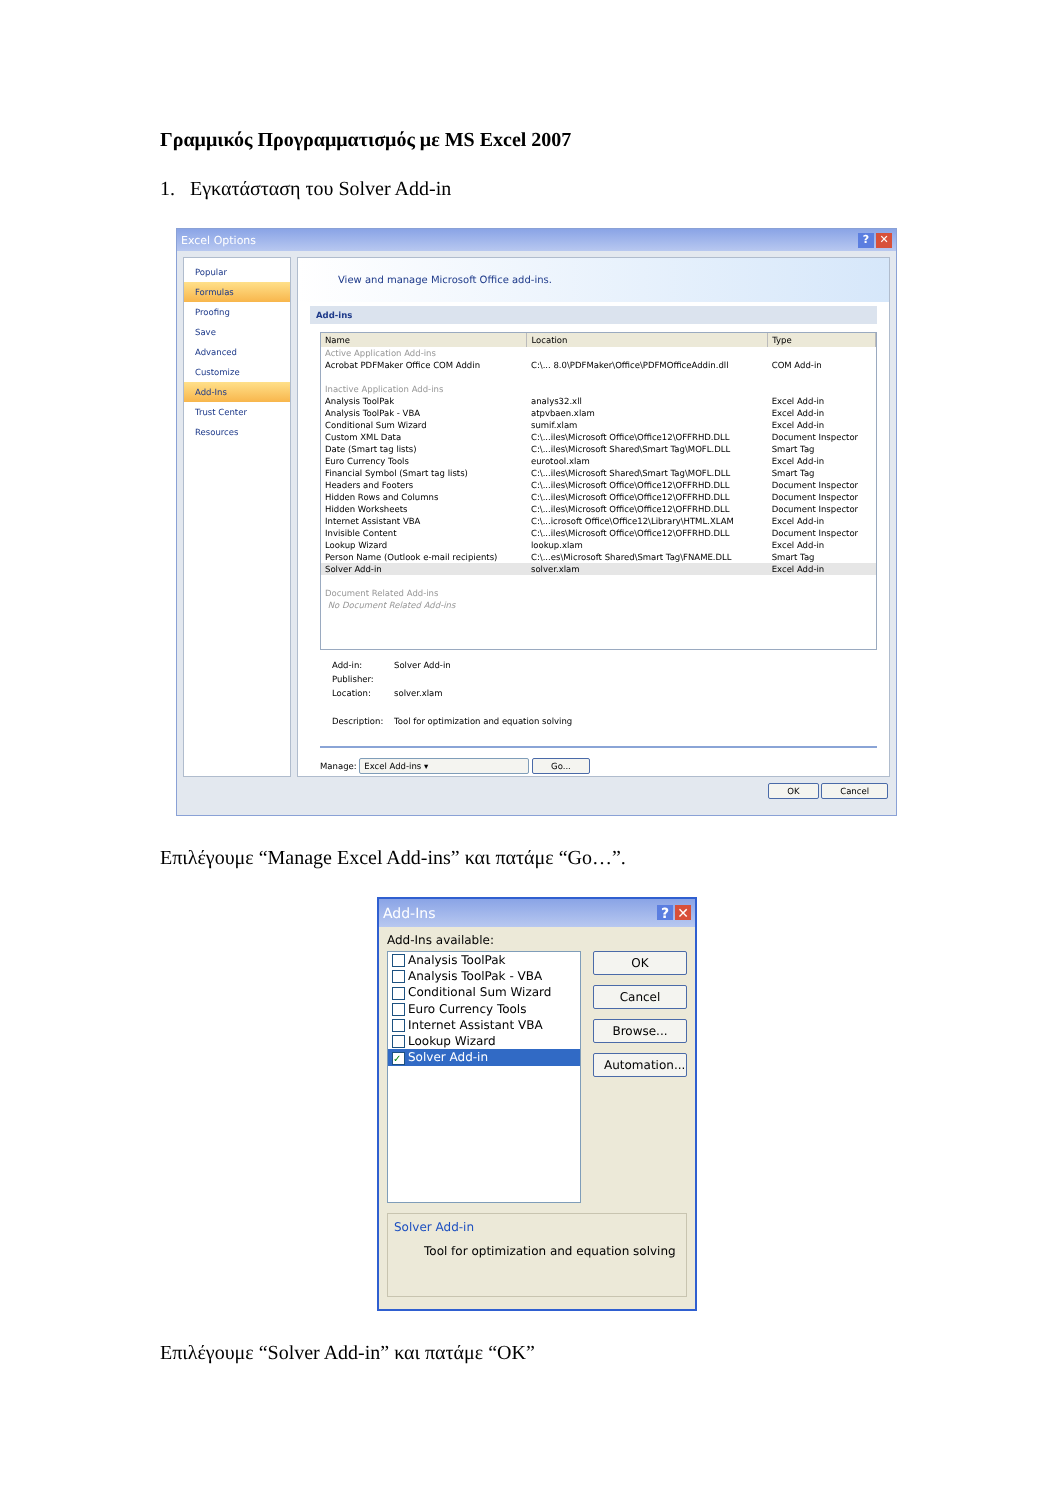Γραμμικός Προγραμματισμός με MS Excel 2007
1. Εγκατάσταση του Solver Add-in
Excel Options? ✕
Popular
Formulas
Proofing
Save
Advanced
Customize
Add-Ins
Trust Center
Resources
View and manage Microsoft Office add-ins.
Add-ins
| Name | Location | Type |
| --- | --- | --- |
| Active Application Add-ins | | |
| Acrobat PDFMaker Office COM Addin | C:\... 8.0\PDFMaker\Office\PDFMOfficeAddin.dll | COM Add-in |
| Inactive Application Add-ins | | |
| Analysis ToolPak | analys32.xll | Excel Add-in |
| Analysis ToolPak - VBA | atpvbaen.xlam | Excel Add-in |
| Conditional Sum Wizard | sumif.xlam | Excel Add-in |
| Custom XML Data | C:\...iles\Microsoft Office\Office12\OFFRHD.DLL | Document Inspector |
| Date (Smart tag lists) | C:\...iles\Microsoft Shared\Smart Tag\MOFL.DLL | Smart Tag |
| Euro Currency Tools | eurotool.xlam | Excel Add-in |
| Financial Symbol (Smart tag lists) | C:\...iles\Microsoft Shared\Smart Tag\MOFL.DLL | Smart Tag |
| Headers and Footers | C:\...iles\Microsoft Office\Office12\OFFRHD.DLL | Document Inspector |
| Hidden Rows and Columns | C:\...iles\Microsoft Office\Office12\OFFRHD.DLL | Document Inspector |
| Hidden Worksheets | C:\...iles\Microsoft Office\Office12\OFFRHD.DLL | Document Inspector |
| Internet Assistant VBA | C:\...icrosoft Office\Office12\Library\HTML.XLAM | Excel Add-in |
| Invisible Content | C:\...iles\Microsoft Office\Office12\OFFRHD.DLL | Document Inspector |
| Lookup Wizard | lookup.xlam | Excel Add-in |
| Person Name (Outlook e-mail recipients) | C:\...es\Microsoft Shared\Smart Tag\FNAME.DLL | Smart Tag |
| Solver Add-in | solver.xlam | Excel Add-in |
| Document Related Add-ins | | |
| No Document Related Add-ins | | |
Add-in: Solver Add-in
Publisher:
Location: solver.xlam
Description: Tool for optimization and equation solving
Manage: Excel Add-ins ▾ Go...
OK Cancel
Επιλέγουμε “Manage Excel Add-ins” και πατάμε “Go…”.
Add-Ins? ✕
Add-Ins available:
Analysis ToolPak
Analysis ToolPak - VBA
Conditional Sum Wizard
Euro Currency Tools
Internet Assistant VBA
Lookup Wizard
✓ Solver Add-in
OK
Cancel
Browse...
Automation...
Solver Add-in
Tool for optimization and equation solving
Επιλέγουμε “Solver Add-in” και πατάμε “OK”